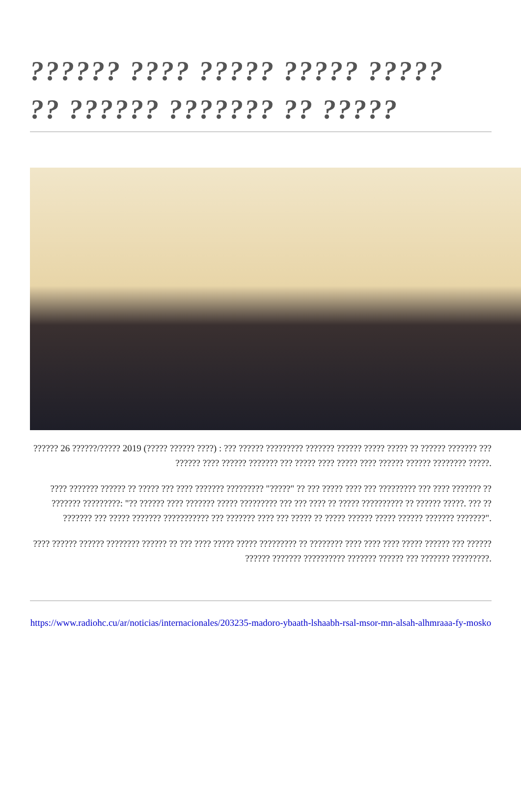?????? ???? ????? ????? ?????
?? ?????? ??????? ?? ?????
?????? 26 ??????/????? 2019 (????? ?????? ????) : ??? ?????? ????????? ??????? ?????? ????? ????? ?? ?????? ??????? ??? ?????? ???? ?????? ??????? ??? ????? ???? ????? ???? ?????? ?????? ???????? ?????.
???? ??????? ?????? ?? ????? ??? ???? ??????? ????????? "?????" ?? ??? ????? ???? ??? ????????? ??? ???? ??????? ?? ??????? ?????????: "?? ?????? ???? ??????? ????? ????????? ??? ??? ???? ?? ????? ?????????? ?? ?????? ?????. ??? ?? ??????? ??? ????? ??????? ??????????? ??? ??????? ???? ??? ????? ?? ????? ?????? ????? ?????? ??????? ???????".
???? ?????? ?????? ???????? ?????? ?? ??? ???? ????? ????? ????????? ?? ???????? ???? ???? ???? ????? ?????? ??? ?????? ?????? ??????? ?????????? ??????? ?????? ??? ??????? ?????????.
https://www.radiohc.cu/ar/noticias/internacionales/203235-madoro-ybaath-lshaabh-rsal-msor-mn-alsah-alhmraaa-fy-mosko